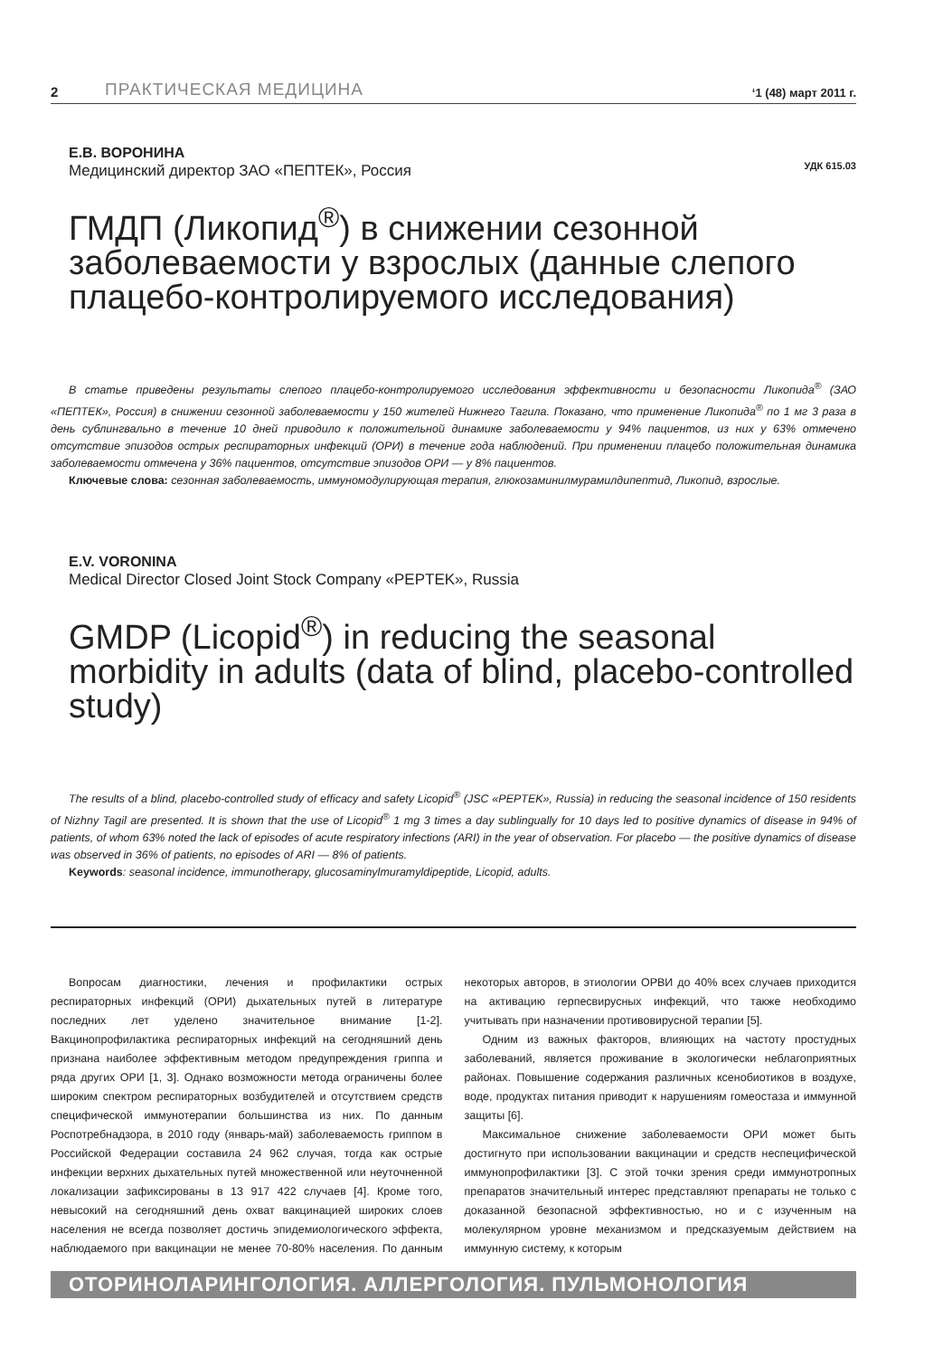2 ПРАКТИЧЕСКАЯ МЕДИЦИНА ‘1 (48) март 2011 г.
Е.В. ВОРОНИНА
Медицинский директор ЗАО «ПЕПТЕК», Россия
УДК 615.03
ГМДП (Ликопид<sup>®</sup>) в снижении сезонной заболеваемости у взрослых (данные слепого плацебо-контролируемого исследования)
В статье приведены результаты слепого плацебо-контролируемого исследования эффективности и безопасности Ликопида<sup>®</sup> (ЗАО «ПЕПТЕК», Россия) в снижении сезонной заболеваемости у 150 жителей Нижнего Тагила. Показано, что применение Ликопида<sup>®</sup> по 1 мг 3 раза в день сублингвально в течение 10 дней приводило к положительной динамике заболеваемости у 94% пациентов, из них у 63% отмечено отсутствие эпизодов острых респираторных инфекций (ОРИ) в течение года наблюдений. При применении плацебо положительная динамика заболеваемости отмечена у 36% пациентов, отсутствие эпизодов ОРИ — у 8% пациентов.
Ключевые слова: сезонная заболеваемость, иммуномодулирующая терапия, глюкозаминилмурамилдипептид, Ликопид, взрослые.
E.V. VORONINA
Medical Director Closed Joint Stock Company «PEPTEK», Russia
GMDP (Licopid<sup>®</sup>) in reducing the seasonal morbidity in adults (data of blind, placebo-controlled study)
The results of a blind, placebo-controlled study of efficacy and safety Licopid<sup>®</sup> (JSC «PEPTEK», Russia) in reducing the seasonal incidence of 150 residents of Nizhny Tagil are presented. It is shown that the use of Licopid<sup>®</sup> 1 mg 3 times a day sublingually for 10 days led to positive dynamics of disease in 94% of patients, of whom 63% noted the lack of episodes of acute respiratory infections (ARI) in the year of observation. For placebo — the positive dynamics of disease was observed in 36% of patients, no episodes of ARI — 8% of patients.
Keywords: seasonal incidence, immunotherapy, glucosaminylmuramyldipeptide, Licopid, adults.
Вопросам диагностики, лечения и профилактики острых респираторных инфекций (ОРИ) дыхательных путей в литературе последних лет уделено значительное внимание [1-2]. Вакцинопрофилактика респираторных инфекций на сегодняшний день признана наиболее эффективным методом предупреждения гриппа и ряда других ОРИ [1, 3]. Однако возможности метода ограничены более широким спектром респираторных возбудителей и отсутствием средств специфической иммунотерапии большинства из них. По данным Роспотребнадзора, в 2010 году (январь-май) заболеваемость гриппом в Российской Федерации составила 24 962 случая, тогда как острые инфекции верхних дыхательных путей множественной или неуточненной локализации зафиксированы в 13 917 422 случаев [4]. Кроме того, невысокий на сегодняшний день охват вакцинацией широких слоев населения не всегда позволяет достичь эпидемиологического эффекта, наблюдаемого при вакцинации не менее 70-80% населения. По данным некоторых авторов, в этиологии ОРВИ до 40% всех случаев приходится на активацию герпесвирусных инфекций, что также необходимо учитывать при назначении противовирусной терапии [5].
Одним из важных факторов, влияющих на частоту простудных заболеваний, является проживание в экологически неблагоприятных районах. Повышение содержания различных ксенобиотиков в воздухе, воде, продуктах питания приводит к нарушениям гомеостаза и иммунной защиты [6].
Максимальное снижение заболеваемости ОРИ может быть достигнуто при использовании вакцинации и средств неспецифической иммунопрофилактики [3]. С этой точки зрения среди иммунотропных препаратов значительный интерес представляют препараты не только с доказанной безопасной эффективностью, но и с изученным на молекулярном уровне механизмом и предсказуемым действием на иммунную систему, к которым
ОТОРИНОЛАРИНГОЛОГИЯ. АЛЛЕРГОЛОГИЯ. ПУЛЬМОНОЛОГИЯ